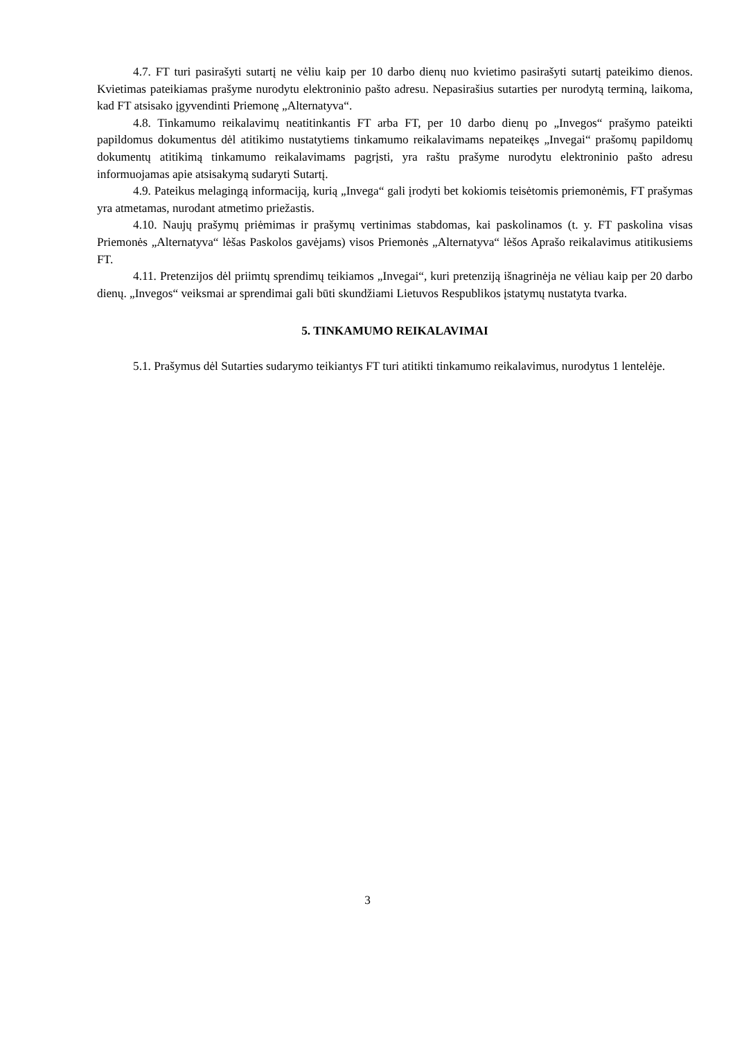4.7. FT turi pasirašyti sutartį ne vėliu kaip per 10 darbo dienų nuo kvietimo pasirašyti sutartį pateikimo dienos. Kvietimas pateikiamas prašyme nurodytu elektroninio pašto adresu. Nepasirašius sutarties per nurodytą terminą, laikoma, kad FT atsisako įgyvendinti Priemonę „Alternatyva“.
4.8. Tinkamumo reikalavimų neatitinkantis FT arba FT, per 10 darbo dienų po „Invegos“ prašymo pateikti papildomus dokumentus dėl atitikimo nustatytiems tinkamumo reikalavimams nepateikęs „Invegai“ prašomų papildomų dokumentų atitikimą tinkamumo reikalavimams pagrįsti, yra raštu prašyme nurodytu elektroninio pašto adresu informuojamas apie atsisakymą sudaryti Sutartį.
4.9. Pateikus melagingą informaciją, kurią „Invega“ gali įrodyti bet kokiomis teisėtomis priemonėmis, FT prašymas yra atmetamas, nurodant atmetimo priežastis.
4.10. Naujų prašymų priėmimas ir prašymų vertinimas stabdomas, kai paskolinamos (t. y. FT paskolina visas Priemonės „Alternatyva“ lėšas Paskolos gavėjams) visos Priemonės „Alternatyva“ lėšos Aprašo reikalavimus atitikusiems FT.
4.11. Pretenzijos dėl priimtų sprendimų teikiamos „Invegai“, kuri pretenziją išnagrinėja ne vėliau kaip per 20 darbo dienų. „Invegos“ veiksmai ar sprendimai gali būti skundžiami Lietuvos Respublikos įstatymų nustatyta tvarka.
5. TINKAMUMO REIKALAVIMAI
5.1. Prašymus dėl Sutarties sudarymo teikiantys FT turi atitikti tinkamumo reikalavimus, nurodytus 1 lentelėje.
3